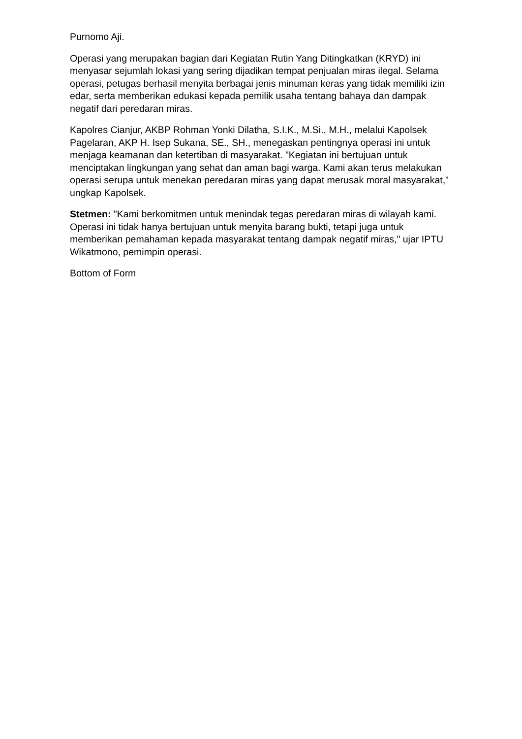Purnomo Aji.
Operasi yang merupakan bagian dari Kegiatan Rutin Yang Ditingkatkan (KRYD) ini menyasar sejumlah lokasi yang sering dijadikan tempat penjualan miras ilegal. Selama operasi, petugas berhasil menyita berbagai jenis minuman keras yang tidak memiliki izin edar, serta memberikan edukasi kepada pemilik usaha tentang bahaya dan dampak negatif dari peredaran miras.
Kapolres Cianjur, AKBP Rohman Yonki Dilatha, S.I.K., M.Si., M.H., melalui Kapolsek Pagelaran, AKP H. Isep Sukana, SE., SH., menegaskan pentingnya operasi ini untuk menjaga keamanan dan ketertiban di masyarakat. "Kegiatan ini bertujuan untuk menciptakan lingkungan yang sehat dan aman bagi warga. Kami akan terus melakukan operasi serupa untuk menekan peredaran miras yang dapat merusak moral masyarakat," ungkap Kapolsek.
Stetmen: "Kami berkomitmen untuk menindak tegas peredaran miras di wilayah kami. Operasi ini tidak hanya bertujuan untuk menyita barang bukti, tetapi juga untuk memberikan pemahaman kepada masyarakat tentang dampak negatif miras," ujar IPTU Wikatmono, pemimpin operasi.
Bottom of Form